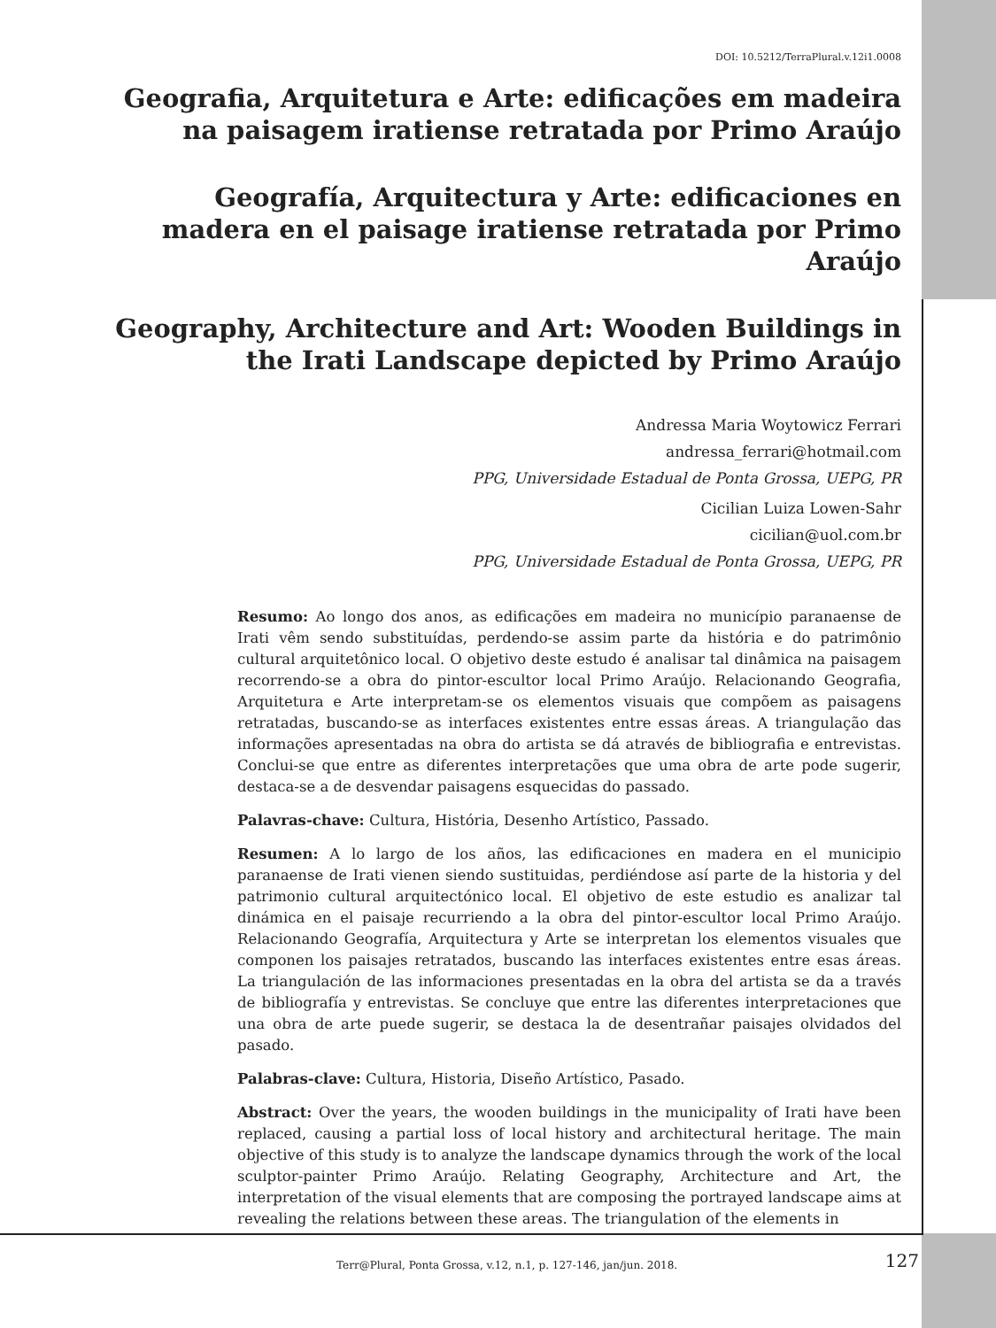DOI: 10.5212/TerraPlural.v.12i1.0008
Geografia, Arquitetura e Arte: edificações em madeira na paisagem iratiense retratada por Primo Araújo
Geografía, Arquitectura y Arte: edificaciones en madera en el paisage iratiense retratada por Primo Araújo
Geography, Architecture and Art: Wooden Buildings in the Irati Landscape depicted by Primo Araújo
Andressa Maria Woytowicz Ferrari
andressa_ferrari@hotmail.com
PPG, Universidade Estadual de Ponta Grossa, UEPG, PR
Cicilian Luiza Lowen-Sahr
cicilian@uol.com.br
PPG, Universidade Estadual de Ponta Grossa, UEPG, PR
Resumo: Ao longo dos anos, as edificações em madeira no município paranaense de Irati vêm sendo substituídas, perdendo-se assim parte da história e do patrimônio cultural arquitetônico local. O objetivo deste estudo é analisar tal dinâmica na paisagem recorrendo-se a obra do pintor-escultor local Primo Araújo. Relacionando Geografia, Arquitetura e Arte interpretam-se os elementos visuais que compõem as paisagens retratadas, buscando-se as interfaces existentes entre essas áreas. A triangulação das informações apresentadas na obra do artista se dá através de bibliografia e entrevistas. Conclui-se que entre as diferentes interpretações que uma obra de arte pode sugerir, destaca-se a de desvendar paisagens esquecidas do passado.
Palavras-chave: Cultura, História, Desenho Artístico, Passado.
Resumen: A lo largo de los años, las edificaciones en madera en el municipio paranaense de Irati vienen siendo sustituidas, perdiéndose así parte de la historia y del patrimonio cultural arquitectónico local. El objetivo de este estudio es analizar tal dinámica en el paisaje recurriendo a la obra del pintor-escultor local Primo Araújo. Relacionando Geografía, Arquitectura y Arte se interpretan los elementos visuales que componen los paisajes retratados, buscando las interfaces existentes entre esas áreas. La triangulación de las informaciones presentadas en la obra del artista se da a través de bibliografía y entrevistas. Se concluye que entre las diferentes interpretaciones que una obra de arte puede sugerir, se destaca la de desentrañar paisajes olvidados del pasado.
Palabras-clave: Cultura, Historia, Diseño Artístico, Pasado.
Abstract: Over the years, the wooden buildings in the municipality of Irati have been replaced, causing a partial loss of local history and architectural heritage. The main objective of this study is to analyze the landscape dynamics through the work of the local sculptor-painter Primo Araújo. Relating Geography, Architecture and Art, the interpretation of the visual elements that are composing the portrayed landscape aims at revealing the relations between these areas. The triangulation of the elements in
Terr@Plural, Ponta Grossa, v.12, n.1, p. 127-146, jan/jun. 2018. 127